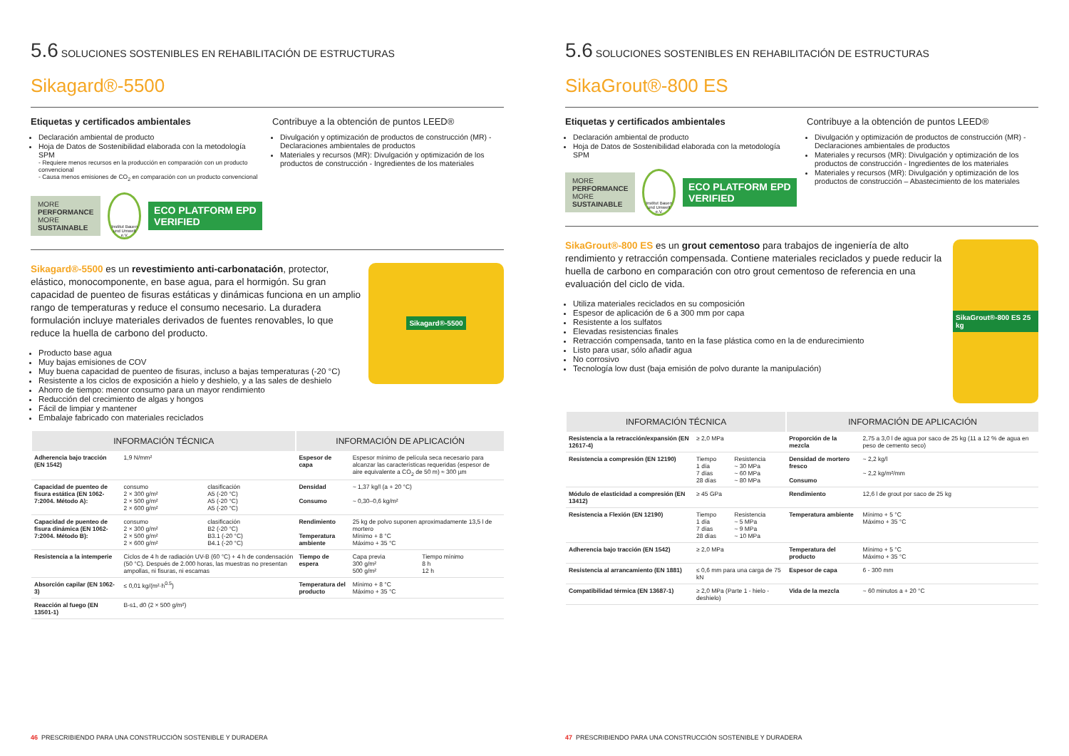5.6 SOLUCIONES SOSTENIBLES EN REHABILITACIÓN DE ESTRUCTURAS
Sikagard®-5500
Etiquetas y certificados ambientales
Declaración ambiental de producto
Hoja de Datos de Sostenibilidad elaborada con la metodología SPM
- Requiere menos recursos en la producción en comparación con un producto convencional
- Causa menos emisiones de CO<sub>2</sub> en comparación con un producto convencional
MORE PERFORMANCE
MORE SUSTAINABLE
Institut Bauen und Umwelt e.V.
ECO PLATFORM EPD VERIFIED
Contribuye a la obtención de puntos LEED®
Divulgación y optimización de productos de construcción (MR) - Declaraciones ambientales de productos
Materiales y recursos (MR): Divulgación y optimización de los productos de construcción - Ingredientes de los materiales
Sikagard®-5500 es un revestimiento anti-carbonatación, protector, elástico, monocomponente, en base agua, para el hormigón. Su gran capacidad de puenteo de fisuras estáticas y dinámicas funciona en un amplio rango de temperaturas y reduce el consumo necesario. La duradera formulación incluye materiales derivados de fuentes renovables, lo que reduce la huella de carbono del producto.
Producto base agua
Muy bajas emisiones de COV
Muy buena capacidad de puenteo de fisuras, incluso a bajas temperaturas (-20 °C)
Resistente a los ciclos de exposición a hielo y deshielo, y a las sales de deshielo
Ahorro de tiempo: menor consumo para un mayor rendimiento
Reducción del crecimiento de algas y hongos
Fácil de limpiar y mantener
Embalaje fabricado con materiales reciclados
Sikagard®-5500
| INFORMACIÓN TÉCNICA | | | INFORMACIÓN DE APLICACIÓN | | |
| --- | --- | --- | --- | --- | --- |
| Adherencia bajo tracción (EN 1542) | 1,9 N/mm² | | Espesor de capa | Espesor mínimo de película seca necesario para alcanzar las características requeridas (espesor de aire equivalente a CO<sub>2</sub> de 50 m) ≈ 300 µm | |
| Capacidad de puenteo de fisura estática (EN 1062-7:2004. Método A): | consumo 2 × 300 g/m² 2 × 500 g/m² 2 × 600 g/m² | clasificación A5 (-20 °C) A5 (-20 °C) A5 (-20 °C) | Densidad Consumo | ~ 1,37 kg/l (a + 20 °C) ~ 0,30–0,6 kg/m² | |
| Capacidad de puenteo de fisura dinámica (EN 1062-7:2004. Método B): | consumo 2 × 300 g/m² 2 × 500 g/m² 2 × 600 g/m² | clasificación B2 (-20 °C) B3.1 (-20 °C) B4.1 (-20 °C) | Rendimiento Temperatura ambiente | 25 kg de polvo suponen aproximadamente 13,5 l de mortero Mínimo + 8 °C Máximo + 35 °C | |
| Resistencia a la intemperie | Ciclos de 4 h de radiación UV-B (60 °C) + 4 h de condensación (50 °C). Después de 2.000 horas, las muestras no presentan ampollas, ni fisuras, ni escamas | | Tiempo de espera | Capa previa 300 g/m² 500 g/m² | Tiempo mínimo 8 h 12 h |
| Absorción capilar (EN 1062-3) | ≤ 0,01 kg/(m²·h<sup>0.5</sup>) | | Temperatura del producto | Mínimo + 8 °C Máximo + 35 °C | |
| Reacción al fuego (EN 13501-1) | B-s1, d0 (2 × 500 g/m²) | | | | |
46 PRESCRIBIENDO PARA UNA CONSTRUCCIÓN SOSTENIBLE Y DURADERA
5.6 SOLUCIONES SOSTENIBLES EN REHABILITACIÓN DE ESTRUCTURAS
SikaGrout®-800 ES
Etiquetas y certificados ambientales
Declaración ambiental de producto
Hoja de Datos de Sostenibilidad elaborada con la metodología SPM
MORE PERFORMANCE
MORE SUSTAINABLE
Institut Bauen und Umwelt e.V.
ECO PLATFORM EPD VERIFIED
Contribuye a la obtención de puntos LEED®
Divulgación y optimización de productos de construcción (MR) - Declaraciones ambientales de productos
Materiales y recursos (MR): Divulgación y optimización de los productos de construcción - Ingredientes de los materiales
Materiales y recursos (MR): Divulgación y optimización de los productos de construcción – Abastecimiento de los materiales
SikaGrout®-800 ES es un grout cementoso para trabajos de ingeniería de alto rendimiento y retracción compensada. Contiene materiales reciclados y puede reducir la huella de carbono en comparación con otro grout cementoso de referencia en una evaluación del ciclo de vida.
Utiliza materiales reciclados en su composición
Espesor de aplicación de 6 a 300 mm por capa
Resistente a los sulfatos
Elevadas resistencias finales
Retracción compensada, tanto en la fase plástica como en la de endurecimiento
Listo para usar, sólo añadir agua
No corrosivo
Tecnología low dust (baja emisión de polvo durante la manipulación)
SikaGrout®-800 ES 25 kg
| INFORMACIÓN TÉCNICA | | | INFORMACIÓN DE APLICACIÓN | |
| --- | --- | --- | --- | --- |
| Resistencia a la retracción/expansión (EN 12617-4) | ≥ 2,0 MPa | | Proporción de la mezcla | 2,75 a 3,0 l de agua por saco de 25 kg (11 a 12 % de agua en peso de cemento seco) |
| Resistencia a compresión (EN 12190) | Tiempo 1 día 7 días 28 días | Resistencia ~ 30 MPa ~ 60 MPa ~ 80 MPa | Densidad de mortero fresco Consumo | ~ 2,2 kg/l ~ 2,2 kg/m²/mm |
| Módulo de elasticidad a compresión (EN 13412) | ≥ 45 GPa | | Rendimiento | 12,6 l de grout por saco de 25 kg |
| Resistencia a Flexión (EN 12190) | Tiempo 1 día 7 días 28 días | Resistencia ~ 5 MPa ~ 9 MPa ~ 10 MPa | Temperatura ambiente | Mínimo + 5 °C Máximo + 35 °C |
| Adherencia bajo tracción (EN 1542) | ≥ 2,0 MPa | | Temperatura del producto | Mínimo + 5 °C Máximo + 35 °C |
| Resistencia al arrancamiento (EN 1881) | ≤ 0,6 mm para una carga de 75 kN | | Espesor de capa | 6 - 300 mm |
| Compatibilidad térmica (EN 13687-1) | ≥ 2,0 MPa (Parte 1 - hielo - deshielo) | | Vida de la mezcla | ~ 60 minutos a + 20 °C |
47 PRESCRIBIENDO PARA UNA CONSTRUCCIÓN SOSTENIBLE Y DURADERA